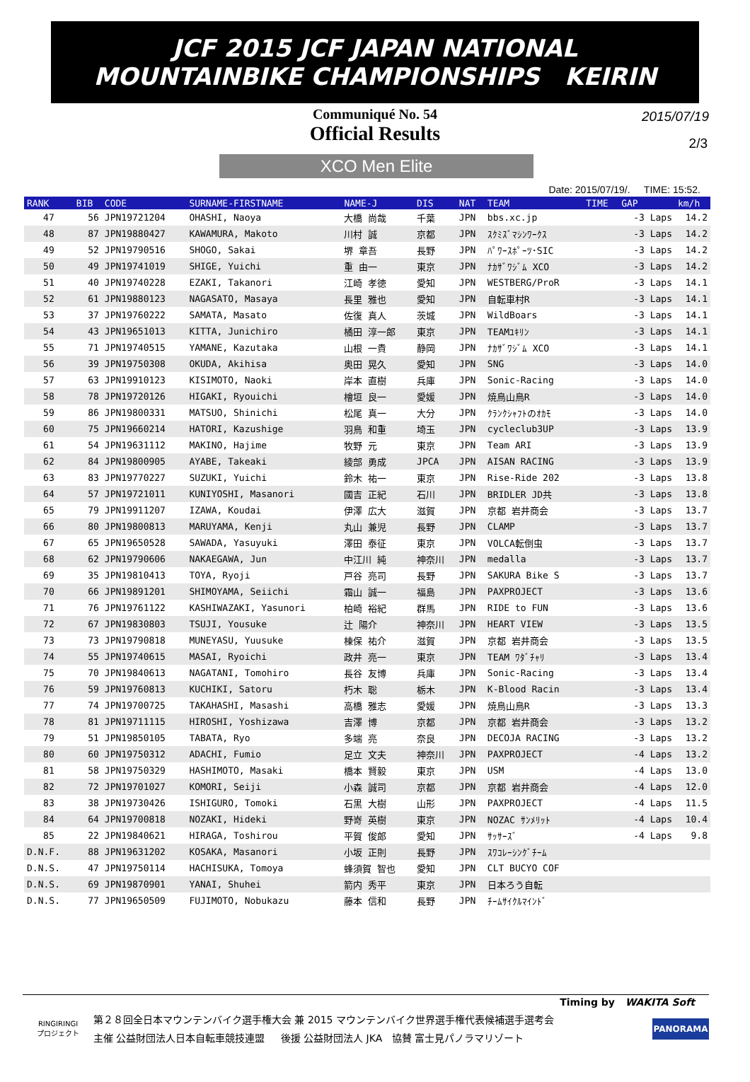JCF 2015 JCF JAPAN NATIONAL
MOUNTAINBIKE CHAMPIONSHIPS KEIRIN
Communiqué No. 54
Official Results
2015/07/19
2/3
XCO Men Elite
Date: 2015/07/19/. TIME: 15:52.
| RANK | BIB | CODE | SURNAME-FIRSTNAME | NAME-J | DIS | NAT | TEAM | TIME | GAP | km/h |
| --- | --- | --- | --- | --- | --- | --- | --- | --- | --- | --- |
| 47 | 56 | JPN19721204 | OHASHI, Naoya | 大橋 尚哉 | 千葉 | JPN | bbs.xc.jp | | -3 Laps | 14.2 |
| 48 | 87 | JPN19880427 | KAWAMURA, Makoto | 川村 誠 | 京都 | JPN | ｽｸﾐｽﾞﾏｼﾝﾜｰｸｽ | | -3 Laps | 14.2 |
| 49 | 52 | JPN19790516 | SHOGO, Sakai | 堺 章吾 | 長野 | JPN | ﾊﾟﾜｰｽﾎﾟｰﾂ･SIC | | -3 Laps | 14.2 |
| 50 | 49 | JPN19741019 | SHIGE, Yuichi | 重 由一 | 東京 | JPN | ﾅｶｻﾞﾜｼﾞﾑ XCO | | -3 Laps | 14.2 |
| 51 | 40 | JPN19740228 | EZAKI, Takanori | 江崎 孝徳 | 愛知 | JPN | WESTBERG/ProR | | -3 Laps | 14.1 |
| 52 | 61 | JPN19880123 | NAGASATO, Masaya | 長里 雅也 | 愛知 | JPN | 自転車村R | | -3 Laps | 14.1 |
| 53 | 37 | JPN19760222 | SAMATA, Masato | 佐復 真人 | 茨城 | JPN | WildBoars | | -3 Laps | 14.1 |
| 54 | 43 | JPN19651013 | KITTA, Junichiro | 橘田 淳一郎 | 東京 | JPN | TEAMﾕｷﾘﾝ | | -3 Laps | 14.1 |
| 55 | 71 | JPN19740515 | YAMANE, Kazutaka | 山根 一貴 | 静岡 | JPN | ﾅｶｻﾞﾜｼﾞﾑ XCO | | -3 Laps | 14.1 |
| 56 | 39 | JPN19750308 | OKUDA, Akihisa | 奥田 晃久 | 愛知 | JPN | SNG | | -3 Laps | 14.0 |
| 57 | 63 | JPN19910123 | KISIMOTO, Naoki | 岸本 直樹 | 兵庫 | JPN | Sonic-Racing | | -3 Laps | 14.0 |
| 58 | 78 | JPN19720126 | HIGAKI, Ryouichi | 檜垣 良一 | 愛媛 | JPN | 焼鳥山鳥R | | -3 Laps | 14.0 |
| 59 | 86 | JPN19800331 | MATSUO, Shinichi | 松尾 真一 | 大分 | JPN | ｸﾗﾝｸｼｬﾌﾄのｵｶﾓ | | -3 Laps | 14.0 |
| 60 | 75 | JPN19660214 | HATORI, Kazushige | 羽鳥 和重 | 埼玉 | JPN | cycleclub3UP | | -3 Laps | 13.9 |
| 61 | 54 | JPN19631112 | MAKINO, Hajime | 牧野 元 | 東京 | JPN | Team ARI | | -3 Laps | 13.9 |
| 62 | 84 | JPN19800905 | AYABE, Takeaki | 綾部 勇成 | JPCA | JPN | AISAN RACING | | -3 Laps | 13.9 |
| 63 | 83 | JPN19770227 | SUZUKI, Yuichi | 鈴木 祐一 | 東京 | JPN | Rise-Ride 202 | | -3 Laps | 13.8 |
| 64 | 57 | JPN19721011 | KUNIYOSHI, Masanori | 國吉 正紀 | 石川 | JPN | BRIDLER JD共 | | -3 Laps | 13.8 |
| 65 | 79 | JPN19911207 | IZAWA, Koudai | 伊澤 広大 | 滋賀 | JPN | 京都 岩井商会 | | -3 Laps | 13.7 |
| 66 | 80 | JPN19800813 | MARUYAMA, Kenji | 丸山 兼児 | 長野 | JPN | CLAMP | | -3 Laps | 13.7 |
| 67 | 65 | JPN19650528 | SAWADA, Yasuyuki | 澤田 泰征 | 東京 | JPN | VOLCA転倒虫 | | -3 Laps | 13.7 |
| 68 | 62 | JPN19790606 | NAKAEGAWA, Jun | 中江川 純 | 神奈川 | JPN | medalla | | -3 Laps | 13.7 |
| 69 | 35 | JPN19810413 | TOYA, Ryoji | 戸谷 亮司 | 長野 | JPN | SAKURA Bike S | | -3 Laps | 13.7 |
| 70 | 66 | JPN19891201 | SHIMOYAMA, Seiichi | 霜山 誠一 | 福島 | JPN | PAXPROJECT | | -3 Laps | 13.6 |
| 71 | 76 | JPN19761122 | KASHIWAZAKI, Yasunori | 柏崎 裕紀 | 群馬 | JPN | RIDE to FUN | | -3 Laps | 13.6 |
| 72 | 67 | JPN19830803 | TSUJI, Yousuke | 辻 陽介 | 神奈川 | JPN | HEART VIEW | | -3 Laps | 13.5 |
| 73 | 73 | JPN19790818 | MUNEYASU, Yuusuke | 棟保 祐介 | 滋賀 | JPN | 京都 岩井商会 | | -3 Laps | 13.5 |
| 74 | 55 | JPN19740615 | MASAI, Ryoichi | 政井 亮一 | 東京 | JPN | TEAM ﾜﾀﾞﾁｬﾘ | | -3 Laps | 13.4 |
| 75 | 70 | JPN19840613 | NAGATANI, Tomohiro | 長谷 友博 | 兵庫 | JPN | Sonic-Racing | | -3 Laps | 13.4 |
| 76 | 59 | JPN19760813 | KUCHIKI, Satoru | 朽木 聡 | 栃木 | JPN | K-Blood Racin | | -3 Laps | 13.4 |
| 77 | 74 | JPN19700725 | TAKAHASHI, Masashi | 高橋 雅志 | 愛媛 | JPN | 焼鳥山鳥R | | -3 Laps | 13.3 |
| 78 | 81 | JPN19711115 | HIROSHI, Yoshizawa | 吉澤 博 | 京都 | JPN | 京都 岩井商会 | | -3 Laps | 13.2 |
| 79 | 51 | JPN19850105 | TABATA, Ryo | 多端 亮 | 奈良 | JPN | DECOJA RACING | | -3 Laps | 13.2 |
| 80 | 60 | JPN19750312 | ADACHI, Fumio | 足立 文夫 | 神奈川 | JPN | PAXPROJECT | | -4 Laps | 13.2 |
| 81 | 58 | JPN19750329 | HASHIMOTO, Masaki | 橋本 賢毅 | 東京 | JPN | USM | | -4 Laps | 13.0 |
| 82 | 72 | JPN19701027 | KOMORI, Seiji | 小森 誠司 | 京都 | JPN | 京都 岩井商会 | | -4 Laps | 12.0 |
| 83 | 38 | JPN19730426 | ISHIGURO, Tomoki | 石黒 大樹 | 山形 | JPN | PAXPROJECT | | -4 Laps | 11.5 |
| 84 | 64 | JPN19700818 | NOZAKI, Hideki | 野嵜 英樹 | 東京 | JPN | NOZAC ｻﾝﾒﾘｯﾄ | | -4 Laps | 10.4 |
| 85 | 22 | JPN19840621 | HIRAGA, Toshirou | 平賀 俊郎 | 愛知 | JPN | ｻｯｻｰｽﾞ | | -4 Laps | 9.8 |
| D.N.F. | 88 | JPN19631202 | KOSAKA, Masanori | 小坂 正則 | 長野 | JPN | ｽﾜｺﾚｰｼﾝｸﾞﾁｰﾑ | | | |
| D.N.S. | 47 | JPN19750114 | HACHISUKA, Tomoya | 蜂須賀 智也 | 愛知 | JPN | CLT BUCYO COF | | | |
| D.N.S. | 69 | JPN19870901 | YANAI, Shuhei | 箭内 秀平 | 東京 | JPN | 日本ろう自転 | | | |
| D.N.S. | 77 | JPN19650509 | FUJIMOTO, Nobukazu | 藤本 信和 | 長野 | JPN | ﾁｰﾑｻｲｸﾙﾏｲﾝﾄﾞ | | | |
Timing by WAKITA Soft
RINGIRINGI
プロジェクト
第２８回全日本マウンテンバイク選手権大会 兼 2015 マウンテンバイク世界選手権代表候補選手選考会
主催 公益財団法人日本自転車競技連盟 後援 公益財団法人 JKA 協賛 富士見パノラマリゾート
PANORAMA